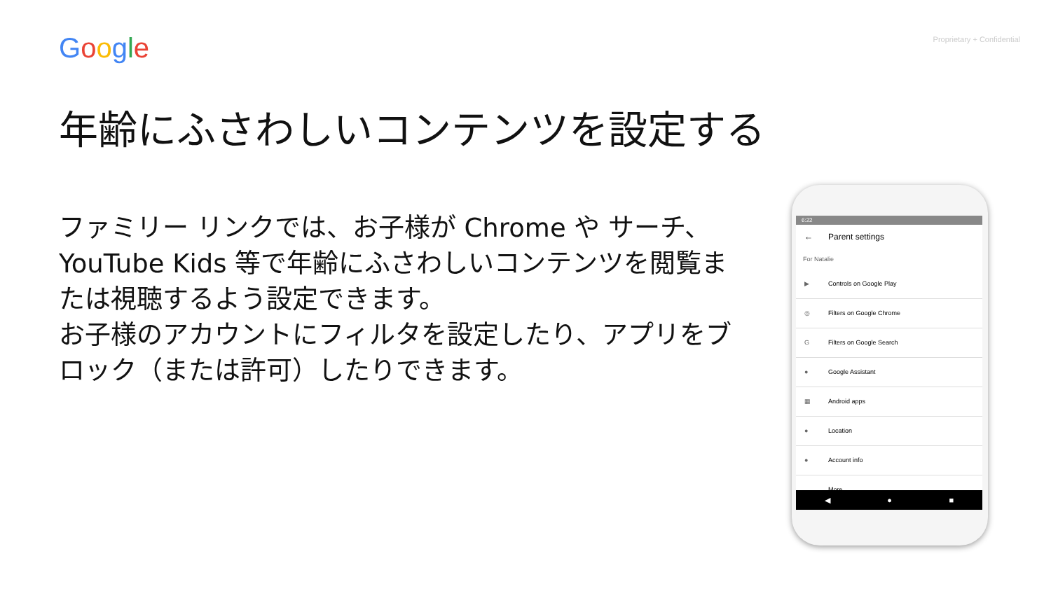Google Proprietary + Confidential
年齢にふさわしいコンテンツを設定する
ファミリー リンクでは、お子様が Chrome や サーチ、YouTube Kids 等で年齢にふさわしいコンテンツを閲覧または視聴するよう設定できます。
お子様のアカウントにフィルタを設定したり、アプリをブロック（または許可）したりできます。
6:22
← Parent settings
For Natalie
▶ Controls on Google Play
◎ Filters on Google Chrome
G Filters on Google Search
● Google Assistant
▦ Android apps
● Location
● Account info
More
◀ ● ■